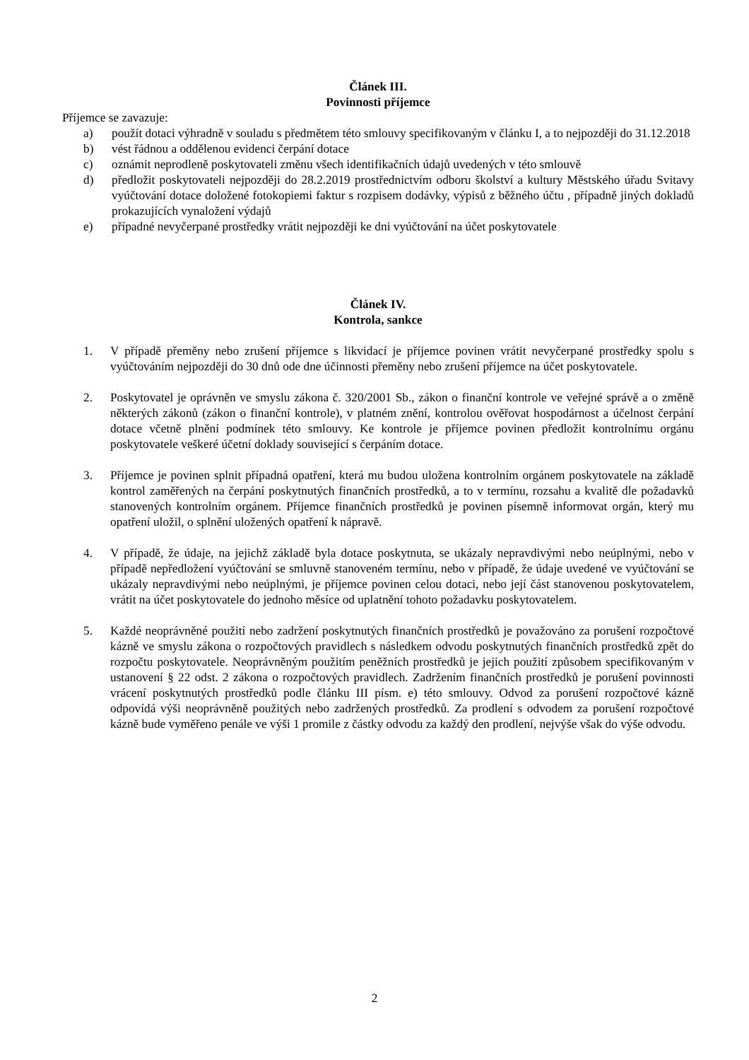Článek III.
Povinnosti příjemce
Příjemce se zavazuje:
a) použít dotaci výhradně v souladu s předmětem této smlouvy specifikovaným v článku I, a to nejpozději do 31.12.2018
b) vést řádnou a oddělenou evidenci čerpání dotace
c) oznámit neprodleně poskytovateli změnu všech identifikačních údajů uvedených v této smlouvě
d) předložit poskytovateli nejpozději do 28.2.2019 prostřednictvím odboru školství a kultury Městského úřadu Svitavy vyúčtování dotace doložené fotokopiemi faktur s rozpisem dodávky, výpisů z běžného účtu , případně jiných dokladů prokazujících vynaložení výdajů
e) případné nevyčerpané prostředky vrátit nejpozději ke dni vyúčtování na účet poskytovatele
Článek IV.
Kontrola, sankce
1. V případě přeměny nebo zrušení příjemce s likvidací je příjemce povinen vrátit nevyčerpané prostředky spolu s vyúčtováním nejpozději do 30 dnů ode dne účinnosti přeměny nebo zrušení příjemce na účet poskytovatele.
2. Poskytovatel je oprávněn ve smyslu zákona č. 320/2001 Sb., zákon o finanční kontrole ve veřejné správě a o změně některých zákonů (zákon o finanční kontrole), v platném znění, kontrolou ověřovat hospodárnost a účelnost čerpání dotace včetně plnění podmínek této smlouvy. Ke kontrole je příjemce povinen předložit kontrolnímu orgánu poskytovatele veškeré účetní doklady související s čerpáním dotace.
3. Příjemce je povinen splnit případná opatření, která mu budou uložena kontrolním orgánem poskytovatele na základě kontrol zaměřených na čerpání poskytnutých finančních prostředků, a to v termínu, rozsahu a kvalitě dle požadavků stanovených kontrolním orgánem. Příjemce finančních prostředků je povinen písemně informovat orgán, který mu opatření uložil, o splnění uložených opatření k nápravě.
4. V případě, že údaje, na jejichž základě byla dotace poskytnuta, se ukázaly nepravdivými nebo neúplnými, nebo v případě nepředložení vyúčtování se smluvně stanoveném termínu, nebo v případě, že údaje uvedené ve vyúčtování se ukázaly nepravdivými nebo neúplnými, je příjemce povinen celou dotaci, nebo její část stanovenou poskytovatelem, vrátit na účet poskytovatele do jednoho měsíce od uplatnění tohoto požadavku poskytovatelem.
5. Každé neoprávněné použití nebo zadržení poskytnutých finančních prostředků je považováno za porušení rozpočtové kázně ve smyslu zákona o rozpočtových pravidlech s následkem odvodu poskytnutých finančních prostředků zpět do rozpočtu poskytovatele. Neoprávněným použitím peněžních prostředků je jejich použití způsobem specifikovaným v ustanovení § 22 odst. 2 zákona o rozpočtových pravidlech. Zadržením finančních prostředků je porušení povinnosti vrácení poskytnutých prostředků podle článku III písm. e) této smlouvy. Odvod za porušení rozpočtové kázně odpovídá výši neoprávněně použitých nebo zadržených prostředků. Za prodlení s odvodem za porušení rozpočtové kázně bude vyměřeno penále ve výši 1 promile z částky odvodu za každý den prodlení, nejvýše však do výše odvodu.
2